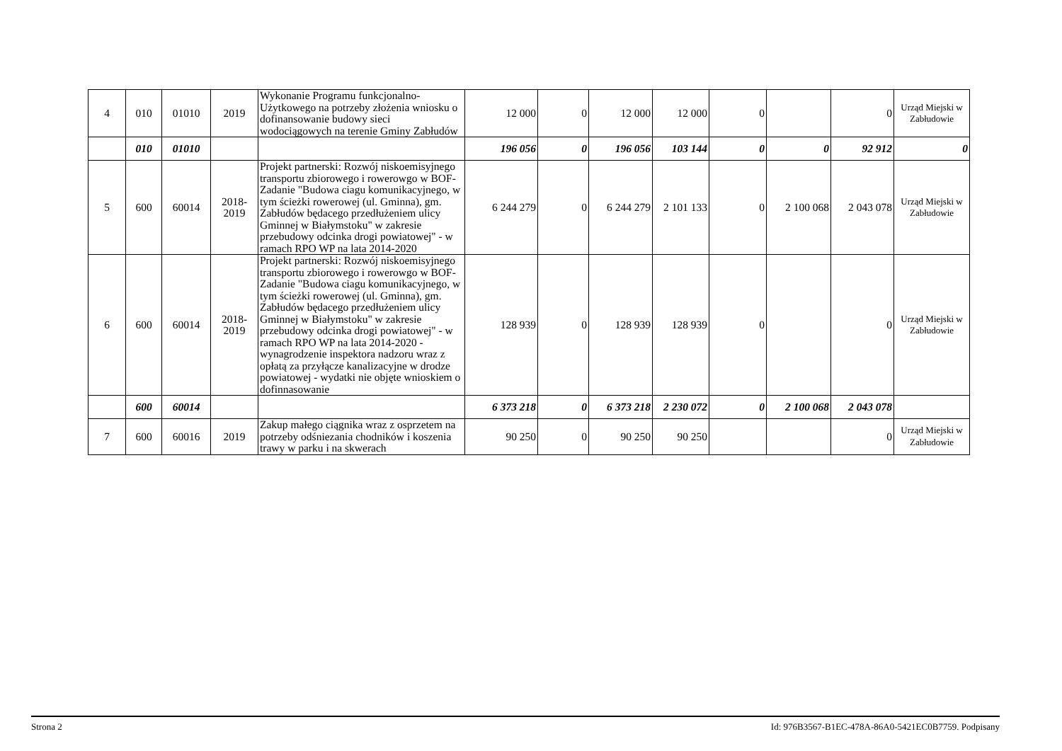| 4 | 010 | 01010 | 2019 | Wykonanie Programu funkcjonalno-Użytkowego na potrzeby złożenia wniosku o dofinansowanie budowy sieci wodociągowych na terenie Gminy Zabłudów | 12 000 | 0 | 12 000 | 12 000 | 0 | | 0 | Urząd Miejski w Zabłudowie |
| | 010 | 01010 | | | 196 056 | 0 | 196 056 | 103 144 | 0 | 0 | 92 912 | 0 |
| 5 | 600 | 60014 | 2018- 2019 | Projekt partnerski: Rozwój niskoemisyjnego transportu zbiorowego i rowerowgo w BOF- Zadanie "Budowa ciagu komunikacyjnego, w tym ścieżki rowerowej (ul. Gminna), gm. Zabłudów będacego przedłużeniem ulicy Gminnej w Białymstoku" w zakresie przebudowy odcinka drogi powiatowej" - w ramach RPO WP na lata 2014-2020 | 6 244 279 | 0 | 6 244 279 | 2 101 133 | 0 | 2 100 068 | 2 043 078 | Urząd Miejski w Zabłudowie |
| 6 | 600 | 60014 | 2018- 2019 | Projekt partnerski: Rozwój niskoemisyjnego transportu zbiorowego i rowerowgo w BOF- Zadanie "Budowa ciagu komunikacyjnego, w tym ścieżki rowerowej (ul. Gminna), gm. Zabłudów będacego przedłużeniem ulicy Gminnej w Białymstoku" w zakresie przebudowy odcinka drogi powiatowej" - w ramach RPO WP na lata 2014-2020 -wynagrodzenie inspektora nadzoru wraz z opłatą za przyłącze kanalizacyjne w drodze powiatowej - wydatki nie objęte wnioskiem o dofinnasowanie | 128 939 | 0 | 128 939 | 128 939 | 0 | | 0 | Urząd Miejski w Zabłudowie |
| | 600 | 60014 | | | 6 373 218 | 0 | 6 373 218 | 2 230 072 | 0 | 2 100 068 | 2 043 078 | |
| 7 | 600 | 60016 | 2019 | Zakup małego ciągnika wraz z osprzetem na potrzeby odśniezania chodników i koszenia trawy w parku i na skwerach | 90 250 | 0 | 90 250 | 90 250 | | | 0 | Urząd Miejski w Zabłudowie |
Strona 2 Id: 976B3567-B1EC-478A-86A0-5421EC0B7759. Podpisany